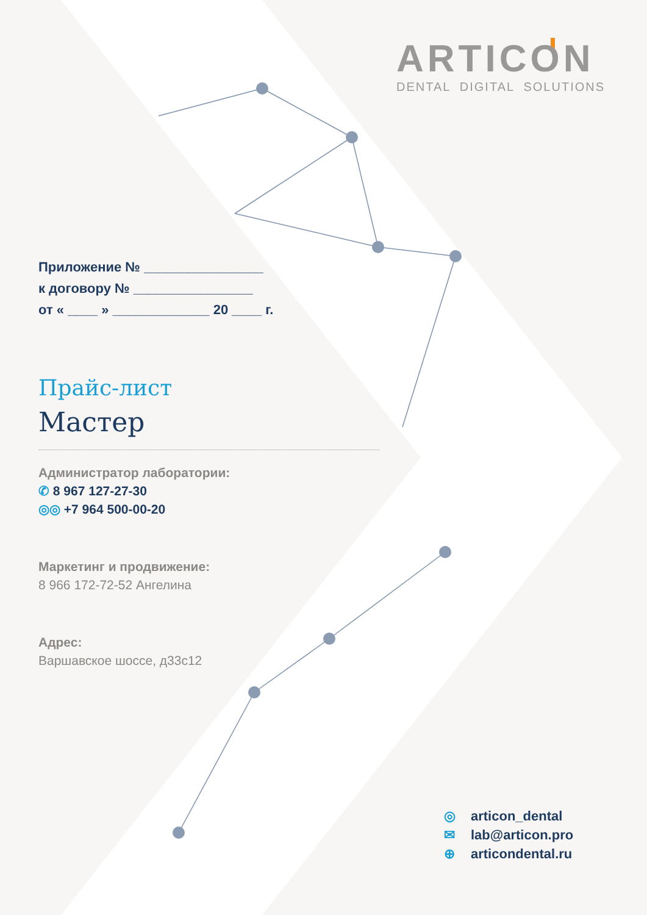ARTICON
DENTAL DIGITAL SOLUTIONS
Приложение № ________________
к договору № ________________
от « ____ » _____________ 20 ____ г.
Прайс-лист
Мастер
Администратор лаборатории:
✆ 8 967 127-27-30
◎◎ +7 964 500-00-20
Маркетинг и продвижение:
8 966 172-72-52 Ангелина
Адрес:
Варшавское шоссе, д33с12
◎ articon_dental
✉ lab@articon.pro
⊕ articondental.ru